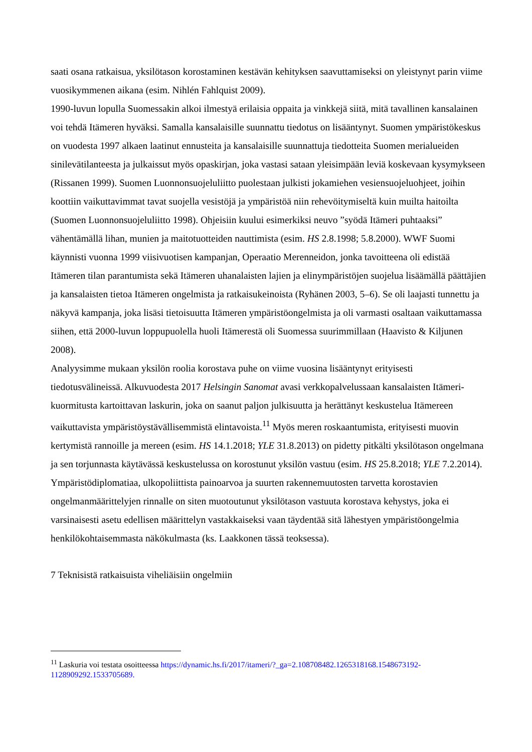saati osana ratkaisua, yksilötason korostaminen kestävän kehityksen saavuttamiseksi on yleistynyt parin viime vuosikymmenen aikana (esim. Nihlén Fahlquist 2009).
1990-luvun lopulla Suomessakin alkoi ilmestyä erilaisia oppaita ja vinkkejä siitä, mitä tavallinen kansalainen voi tehdä Itämeren hyväksi. Samalla kansalaisille suunnattu tiedotus on lisääntynyt. Suomen ympäristökeskus on vuodesta 1997 alkaen laatinut ennusteita ja kansalaisille suunnattuja tiedotteita Suomen merialueiden sinilevätilanteesta ja julkaissut myös opaskirjan, joka vastasi sataan yleisimpään leviä koskevaan kysymykseen (Rissanen 1999). Suomen Luonnonsuojeluliitto puolestaan julkisti jokamiehen vesiensuojeluohjeet, joihin koottiin vaikuttavimmat tavat suojella vesistöjä ja ympäristöä niin rehevöitymiseltä kuin muilta haitoilta (Suomen Luonnonsuojeluliitto 1998). Ohjeisiin kuului esimerkiksi neuvo ”syödä Itämeri puhtaaksi” vähentämällä lihan, munien ja maitotuotteiden nauttimista (esim. HS 2.8.1998; 5.8.2000). WWF Suomi käynnisti vuonna 1999 viisivuotisen kampanjan, Operaatio Merenneidon, jonka tavoitteena oli edistää Itämeren tilan parantumista sekä Itämeren uhanalaisten lajien ja elinympäristöjen suojelua lisäämällä päättäjien ja kansalaisten tietoa Itämeren ongelmista ja ratkaisukeinoista (Ryhänen 2003, 5–6). Se oli laajasti tunnettu ja näkyvä kampanja, joka lisäsi tietoisuutta Itämeren ympäristöongelmista ja oli varmasti osaltaan vaikuttamassa siihen, että 2000-luvun loppupuolella huoli Itämerestä oli Suomessa suurimmillaan (Haavisto & Kiljunen 2008).
Analyysimme mukaan yksilön roolia korostava puhe on viime vuosina lisääntynyt erityisesti tiedotusvälineissä. Alkuvuodesta 2017 Helsingin Sanomat avasi verkkopalvelussaan kansalaisten Itämeri-kuormitusta kartoittavan laskurin, joka on saanut paljon julkisuutta ja herättänyt keskustelua Itämereen vaikuttavista ympäristöystävällisemmistä elintavoista.<sup>11</sup> Myös meren roskaantumista, erityisesti muovin kertymistä rannoille ja mereen (esim. HS 14.1.2018; YLE 31.8.2013) on pidetty pitkälti yksilötason ongelmana ja sen torjunnasta käytävässä keskustelussa on korostunut yksilön vastuu (esim. HS 25.8.2018; YLE 7.2.2014). Ympäristödiplomatiaa, ulkopoliittista painoarvoa ja suurten rakennemuutosten tarvetta korostavien ongelmanmäärittelyjen rinnalle on siten muotoutunut yksilötason vastuuta korostava kehystys, joka ei varsinaisesti asetu edellisen määrittelyn vastakkaiseksi vaan täydentää sitä lähestyen ympäristöongelmia henkilökohtaisemmasta näkökulmasta (ks. Laakkonen tässä teoksessa).
7 Teknisistä ratkaisuista viheliäisiin ongelmiin
<sup>11</sup> Laskuria voi testata osoitteessa https://dynamic.hs.fi/2017/itameri/?_ga=2.108708482.1265318168.1548673192-1128909292.1533705689.